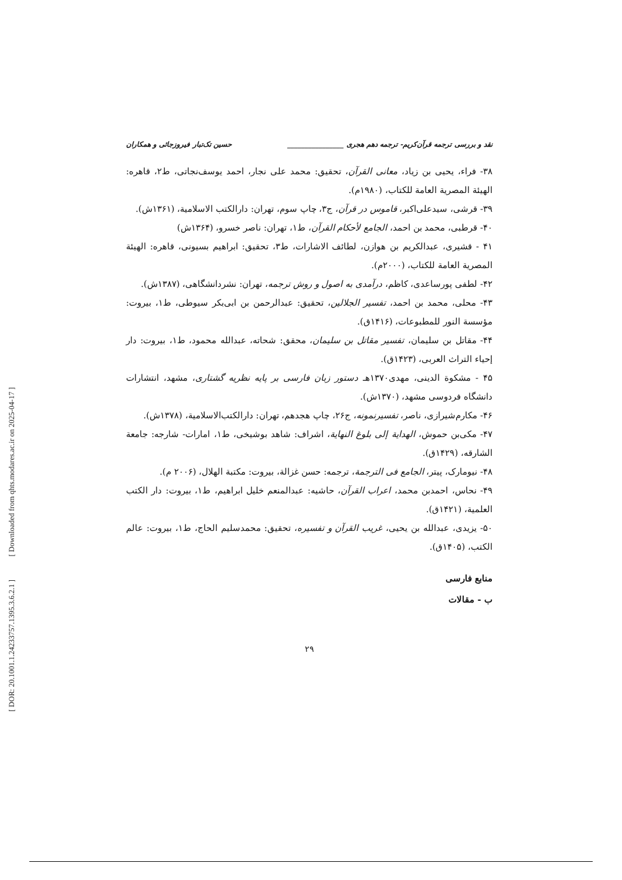[ Downloaded from qhts.modares.ac.ir on 2025-04-17 ]
[ DOR: 20.1001.1.24233757.1395.3.6.2.1 ]
نقد و بررسی ترجمه قرآن‌کریم- ترجمه دهم هجری ________________ حسین تک‌تبار فیروزجائی و همکاران
۳۸- فراء، یحیی بن زیاد، معانی القرآن، تحقیق: محمد علی نجار، احمد یوسف‌نجاتی، ط۲، قاهره: الهیئة المصریة العامة للکتاب، (۱۹۸۰م).
۳۹- قرشی، سیدعلی‌اکبر، قاموس در قرآن، ج۳، چاپ سوم، تهران: دارالکتب الاسلامیة، (۱۳۶۱ش).
۴۰- قرطبی، محمد بن احمد، الجامع لأحکام القرآن، ط۱، تهران: ناصر خسرو، (۱۳۶۴ش)
۴۱ - قشیری، عبدالکریم بن هوازن، لطائف الاشارات، ط۳، تحقیق: ابراهیم بسیونی، قاهره: الهیئة المصریة العامة للکتاب، (۲۰۰۰م).
۴۲- لطفی پورساعدی، کاظم، درآمدی به اصول و روش ترجمه، تهران: نشردانشگاهی، (۱۳۸۷ش).
۴۳- محلی، محمد بن احمد، تفسیر الجلالین، تحقیق: عبدالرحمن بن ابی‌بکر سیوطی، ط۱، بیروت: مؤسسة النور للمطبوعات، (۱۴۱۶ق).
۴۴- مقاتل بن سلیمان، تفسیر مقاتل بن سلیمان، محقق: شحاته، عبدالله محمود، ط۱، بیروت: دار إحیاء التراث العربی، (۱۴۲۳ق).
۴۵ - مشکوة الدینی، مهدی۱۳۷۰هـ دستور زبان فارسی بر پایه نظریه گشتاری، مشهد، انتشارات دانشگاه فردوسی مشهد، (۱۳۷۰ش).
۴۶- مکارم‌شیرازی، ناصر، تفسیرنمونه، ج۲۶، چاپ هجدهم، تهران: دارالکتب‌الاسلامیة، (۱۳۷۸ش).
۴۷- مکی‌بن حموش، الهدایة إلی بلوغ النهایة، اشراف: شاهد بوشیخی، ط۱، امارات- شارجه: جامعة الشارقه، (۱۴۲۹ق).
۴۸- نیومارک، پیتر، الجامع فی الترجمة، ترجمه: حسن غزالة، بیروت: مکتبة الهلال، (۲۰۰۶ م).
۴۹- نحاس، احمدبن محمد، اعراب القرآن، حاشیه: عبدالمنعم خلیل ابراهیم، ط۱، بیروت: دار الکتب العلمیة، (۱۴۲۱ق).
۵۰- یزیدی، عبدالله بن یحیی، غریب القرآن و تفسیره، تحقیق: محمدسلیم الحاج، ط۱، بیروت: عالم الکتب، (۱۴۰۵ق).
منابع فارسی
ب - مقالات
۲۹